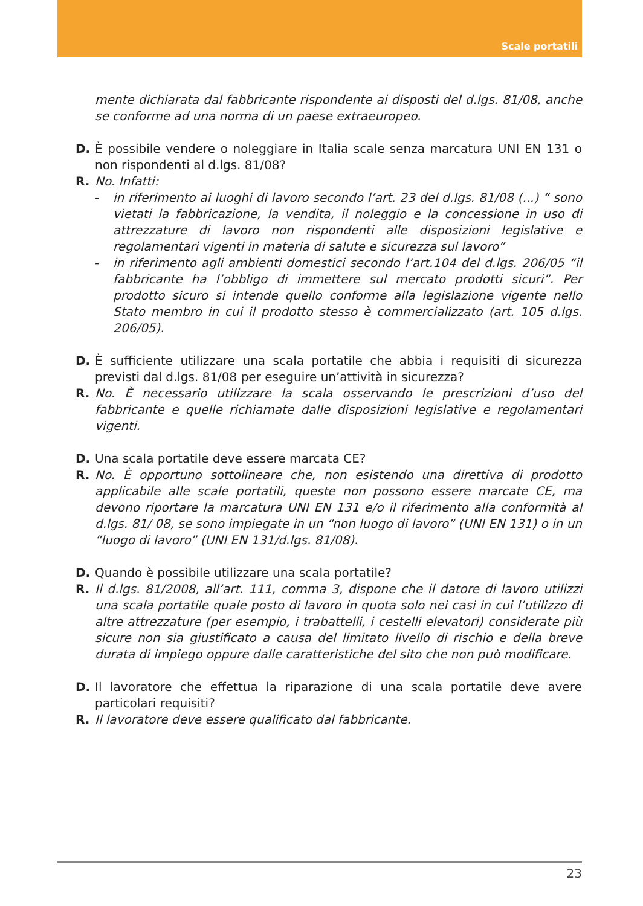Scale portatili
mente dichiarata dal fabbricante rispondente ai disposti del d.lgs. 81/08, anche se conforme ad una norma di un paese extraeuropeo.
D. È possibile vendere o noleggiare in Italia scale senza marcatura UNI EN 131 o non rispondenti al d.lgs. 81/08?
R. No. Infatti:
- in riferimento ai luoghi di lavoro secondo l’art. 23 del d.lgs. 81/08 (...) “ sono vietati la fabbricazione, la vendita, il noleggio e la concessione in uso di attrezzature di lavoro non rispondenti alle disposizioni legislative e regolamentari vigenti in materia di salute e sicurezza sul lavoro”
- in riferimento agli ambienti domestici secondo l’art.104 del d.lgs. 206/05 “il fabbricante ha l’obbligo di immettere sul mercato prodotti sicuri”. Per prodotto sicuro si intende quello conforme alla legislazione vigente nello Stato membro in cui il prodotto stesso è commercializzato (art. 105 d.lgs. 206/05).
D. È sufficiente utilizzare una scala portatile che abbia i requisiti di sicurezza previsti dal d.lgs. 81/08 per eseguire un’attività in sicurezza?
R. No. È necessario utilizzare la scala osservando le prescrizioni d’uso del fabbricante e quelle richiamate dalle disposizioni legislative e regolamentari vigenti.
D. Una scala portatile deve essere marcata CE?
R. No. È opportuno sottolineare che, non esistendo una direttiva di prodotto applicabile alle scale portatili, queste non possono essere marcate CE, ma devono riportare la marcatura UNI EN 131 e/o il riferimento alla conformità al d.lgs. 81/ 08, se sono impiegate in un “non luogo di lavoro” (UNI EN 131) o in un “luogo di lavoro” (UNI EN 131/d.lgs. 81/08).
D. Quando è possibile utilizzare una scala portatile?
R. Il d.lgs. 81/2008, all’art. 111, comma 3, dispone che il datore di lavoro utilizzi una scala portatile quale posto di lavoro in quota solo nei casi in cui l’utilizzo di altre attrezzature (per esempio, i trabattelli, i cestelli elevatori) considerate più sicure non sia giustificato a causa del limitato livello di rischio e della breve durata di impiego oppure dalle caratteristiche del sito che non può modificare.
D. Il lavoratore che effettua la riparazione di una scala portatile deve avere particolari requisiti?
R. Il lavoratore deve essere qualificato dal fabbricante.
23